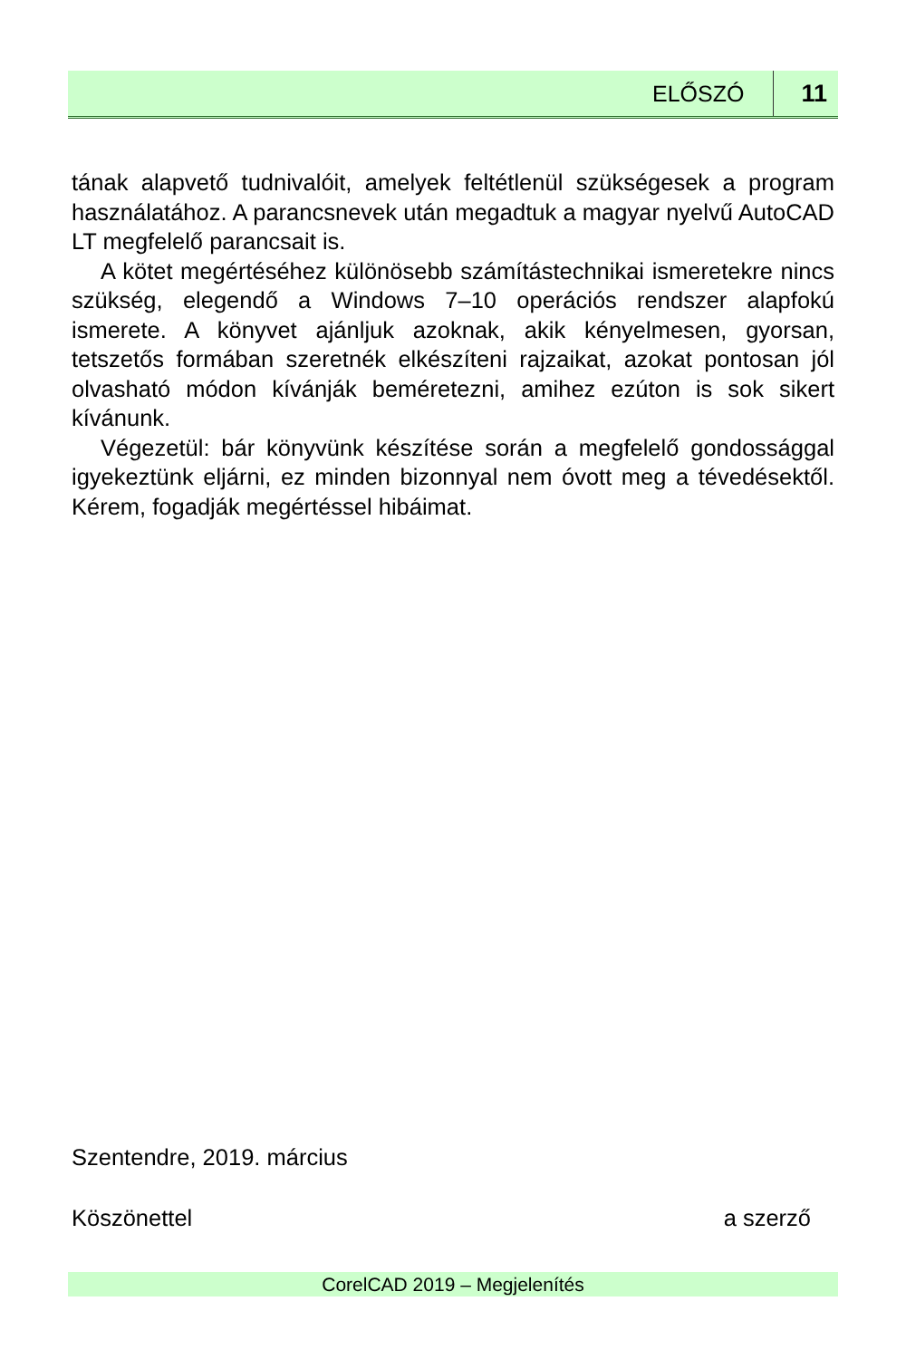ELŐSZÓ 11
tának alapvető tudnivalóit, amelyek feltétlenül szükségesek a program használatához. A parancsnevek után megadtuk a magyar nyelvű AutoCAD LT megfelelő parancsait is.
A kötet megértéséhez különösebb számítástechnikai ismeretekre nincs szükség, elegendő a Windows 7–10 operációs rendszer alapfokú ismerete. A könyvet ajánljuk azoknak, akik kényelmesen, gyorsan, tetszetős formában szeretnék elkészíteni rajzaikat, azokat pontosan jól olvasható módon kívánják beméretezni, amihez ezúton is sok sikert kívánunk.
Végezetül: bár könyvünk készítése során a megfelelő gondossággal igyekeztünk eljárni, ez minden bizonnyal nem óvott meg a tévedésektől. Kérem, fogadják megértéssel hibáimat.
Szentendre, 2019. március
Köszönettel a szerző
CorelCAD 2019 – Megjelenítés